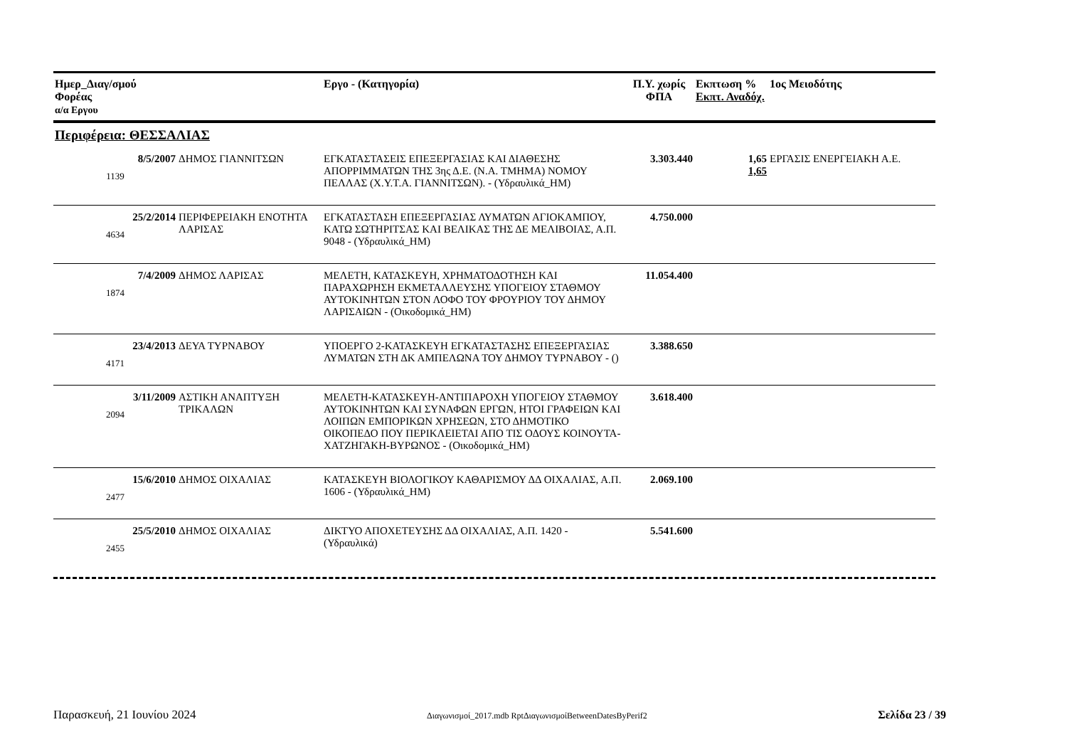| Ημερ_Διαγ/σμού Φορέας α/α Εργου | | Εργο - (Κατηγορία) | Π.Υ. χωρίς ΦΠΑ | Εκπτωση % Εκπτ. Αναδόχ. | 1ος Μειοδότης |
| --- | --- | --- | --- | --- | --- |
| Περιφέρεια: ΘΕΣΣΑΛΙΑΣ | | | | | |
| 8/5/2007 1139 | ΔΗΜΟΣ ΓΙΑΝΝΙΤΣΩΝ | ΕΓΚΑΤΑΣΤΑΣΕΙΣ ΕΠΕΞΕΡΓΑΣΙΑΣ ΚΑΙ ΔΙΑΘΕΣΗΣ ΑΠΟΡΡΙΜΜΑΤΩΝ ΤΗΣ 3ης Δ.Ε. (Ν.Α. ΤΜΗΜΑ) ΝΟΜΟΥ ΠΕΛΛΑΣ (Χ.Υ.Τ.Α. ΓΙΑΝΝΙΤΣΩΝ). - (Υδραυλικά_ΗΜ) | 3.303.440 | 1,65 1,65 | ΕΡΓΑΣΙΣ ΕΝΕΡΓΕΙΑΚΗ Α.Ε. |
| 25/2/2014 4634 | ΠΕΡΙΦΕΡΕΙΑΚΗ ΕΝΟΤΗΤΑ ΛΑΡΙΣΑΣ | ΕΓΚΑΤΑΣΤΑΣΗ ΕΠΕΞΕΡΓΑΣΙΑΣ ΛΥΜΑΤΩΝ ΑΓΙΟΚΑΜΠΟΥ, ΚΑΤΩ ΣΩΤΗΡΙΤΣΑΣ ΚΑΙ ΒΕΛΙΚΑΣ ΤΗΣ ΔΕ ΜΕΛΙΒΟΙΑΣ, Α.Π. 9048 - (Υδραυλικά_ΗΜ) | 4.750.000 | | |
| 7/4/2009 1874 | ΔΗΜΟΣ ΛΑΡΙΣΑΣ | ΜΕΛΕΤΗ, ΚΑΤΑΣΚΕΥΗ, ΧΡΗΜΑΤΟΔΟΤΗΣΗ ΚΑΙ ΠΑΡΑΧΩΡΗΣΗ ΕΚΜΕΤΑΛΛΕΥΣΗΣ ΥΠΟΓΕΙΟΥ ΣΤΑΘΜΟΥ ΑΥΤΟΚΙΝΗΤΩΝ ΣΤΟΝ ΛΟΦΟ ΤΟΥ ΦΡΟΥΡΙΟΥ ΤΟΥ ΔΗΜΟΥ ΛΑΡΙΣΑΙΩΝ - (Οικοδομικά_ΗΜ) | 11.054.400 | | |
| 23/4/2013 4171 | ΔΕΥΑ ΤΥΡΝΑΒΟΥ | ΥΠΟΕΡΓΟ 2-ΚΑΤΑΣΚΕΥΗ ΕΓΚΑΤΑΣΤΑΣΗΣ ΕΠΕΞΕΡΓΑΣΙΑΣ ΛΥΜΑΤΩΝ ΣΤΗ ΔΚ ΑΜΠΕΛΩΝΑ ΤΟΥ ΔΗΜΟΥ ΤΥΡΝΑΒΟΥ - () | 3.388.650 | | |
| 3/11/2009 2094 | ΑΣΤΙΚΗ ΑΝΑΠΤΥΞΗ ΤΡΙΚΑΛΩΝ | ΜΕΛΕΤΗ-ΚΑΤΑΣΚΕΥΗ-ΑΝΤΙΠΑΡΟΧΗ ΥΠΟΓΕΙΟΥ ΣΤΑΘΜΟΥ ΑΥΤΟΚΙΝΗΤΩΝ ΚΑΙ ΣΥΝΑΦΩΝ ΕΡΓΩΝ, ΗΤΟΙ ΓΡΑΦΕΙΩΝ ΚΑΙ ΛΟΙΠΩΝ ΕΜΠΟΡΙΚΩΝ ΧΡΗΣΕΩΝ, ΣΤΟ ΔΗΜΟΤΙΚΟ ΟΙΚΟΠΕΔΟ ΠΟΥ ΠΕΡΙΚΛΕΙΕΤΑΙ ΑΠΟ ΤΙΣ ΟΔΟΥΣ ΚΟΙΝΟΥΤΑ-ΧΑΤΖΗΓΑΚΗ-ΒΥΡΩΝΟΣ - (Οικοδομικά_ΗΜ) | 3.618.400 | | |
| 15/6/2010 2477 | ΔΗΜΟΣ ΟΙΧΑΛΙΑΣ | ΚΑΤΑΣΚΕΥΗ ΒΙΟΛΟΓΙΚΟΥ ΚΑΘΑΡΙΣΜΟΥ ΔΔ ΟΙΧΑΛΙΑΣ, Α.Π. 1606 - (Υδραυλικά_ΗΜ) | 2.069.100 | | |
| 25/5/2010 2455 | ΔΗΜΟΣ ΟΙΧΑΛΙΑΣ | ΔΙΚΤΥΟ ΑΠΟΧΕΤΕΥΣΗΣ ΔΔ ΟΙΧΑΛΙΑΣ, Α.Π. 1420 - (Υδραυλικά) | 5.541.600 | | |
Παρασκευή, 21 Ιουνίου 2024 Διαγωνισμοί_2017.mdb RptΔιαγωνισμοίBetweenDatesByPerif2 Σελίδα 23 / 39